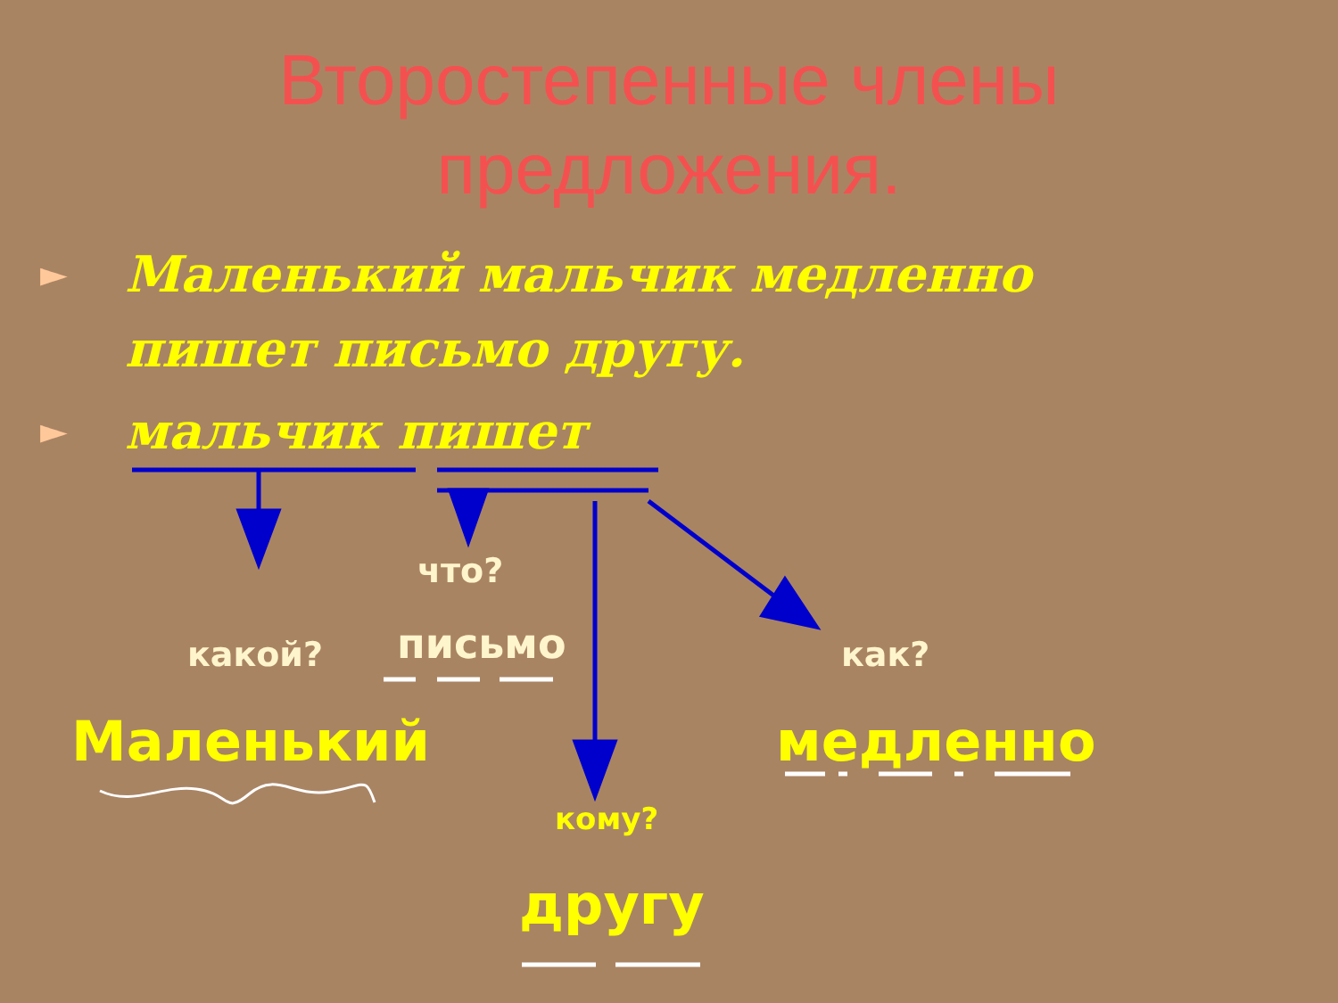Второстепенные члены
предложения.
► Маленький мальчик медленно
пишет письмо другу.
► мальчик пишет
что?
какой? письмо как?
Маленький медленно
кому?
другу